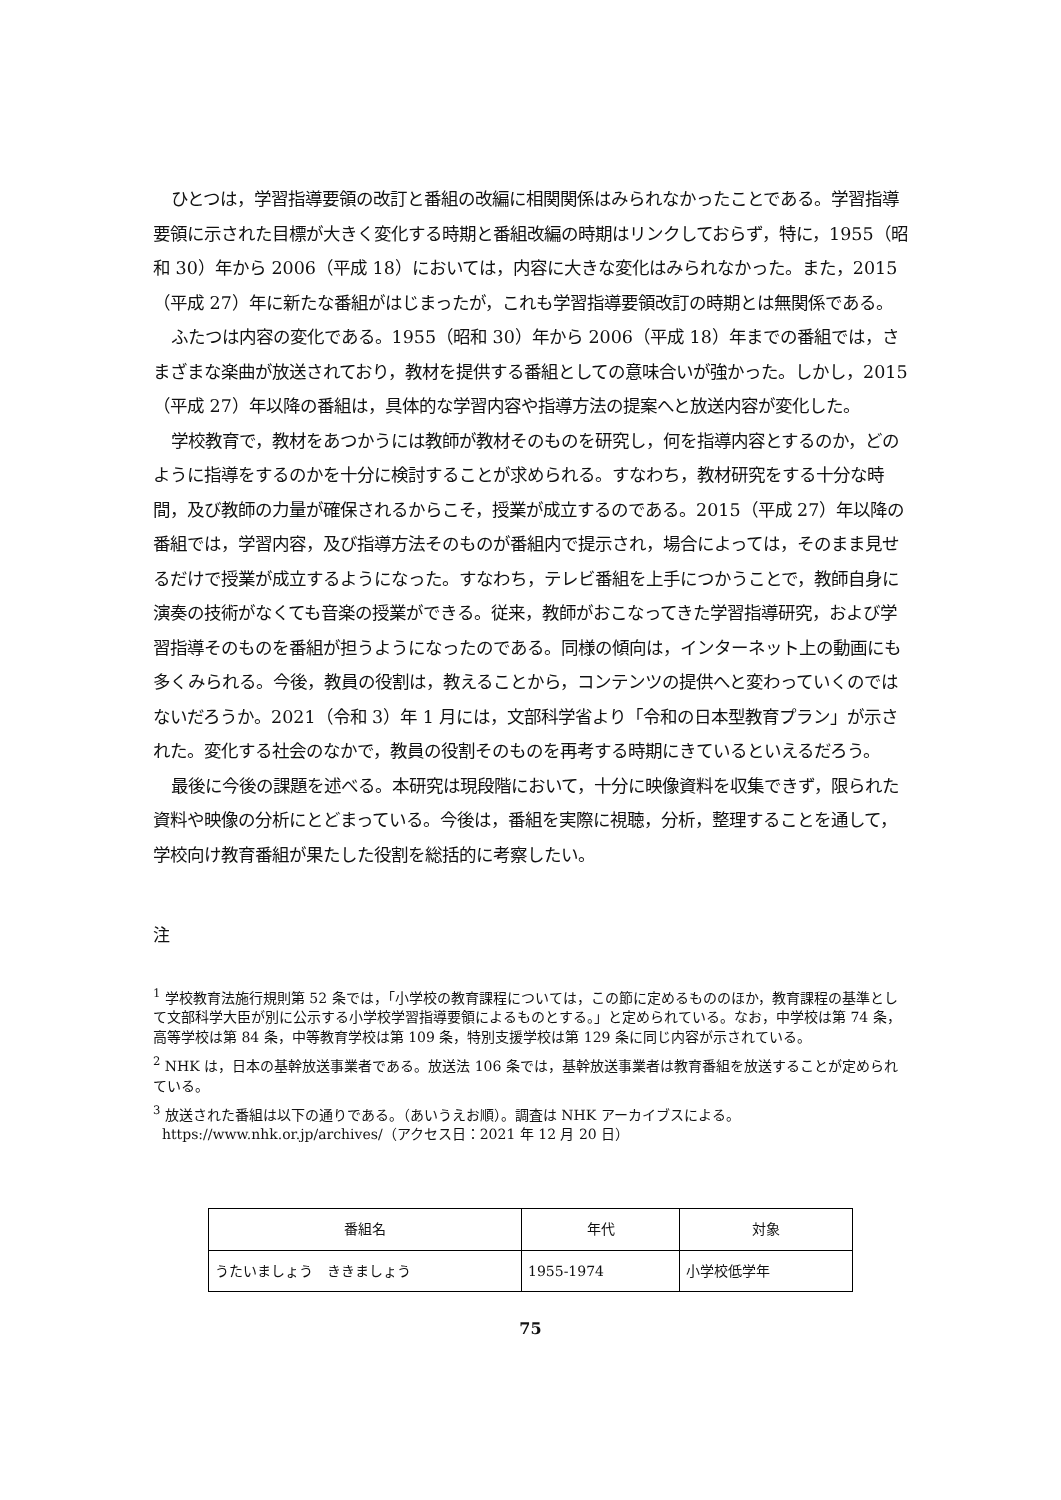ひとつは，学習指導要領の改訂と番組の改編に相関関係はみられなかったことである。学習指導要領に示された目標が大きく変化する時期と番組改編の時期はリンクしておらず，特に，1955（昭和 30）年から 2006（平成 18）においては，内容に大きな変化はみられなかった。また，2015（平成 27）年に新たな番組がはじまったが，これも学習指導要領改訂の時期とは無関係である。
ふたつは内容の変化である。1955（昭和 30）年から 2006（平成 18）年までの番組では，さまざまな楽曲が放送されており，教材を提供する番組としての意味合いが強かった。しかし，2015（平成 27）年以降の番組は，具体的な学習内容や指導方法の提案へと放送内容が変化した。
学校教育で，教材をあつかうには教師が教材そのものを研究し，何を指導内容とするのか，どのように指導をするのかを十分に検討することが求められる。すなわち，教材研究をする十分な時間，及び教師の力量が確保されるからこそ，授業が成立するのである。2015（平成 27）年以降の番組では，学習内容，及び指導方法そのものが番組内で提示され，場合によっては，そのまま見せるだけで授業が成立するようになった。すなわち，テレビ番組を上手につかうことで，教師自身に演奏の技術がなくても音楽の授業ができる。従来，教師がおこなってきた学習指導研究，および学習指導そのものを番組が担うようになったのである。同様の傾向は，インターネット上の動画にも多くみられる。今後，教員の役割は，教えることから，コンテンツの提供へと変わっていくのではないだろうか。2021（令和 3）年 1 月には，文部科学省より「令和の日本型教育プラン」が示された。変化する社会のなかで，教員の役割そのものを再考する時期にきているといえるだろう。
最後に今後の課題を述べる。本研究は現段階において，十分に映像資料を収集できず，限られた資料や映像の分析にとどまっている。今後は，番組を実際に視聴，分析，整理することを通して，学校向け教育番組が果たした役割を総括的に考察したい。
注
<sup>1</sup> 学校教育法施行規則第 52 条では，「小学校の教育課程については，この節に定めるもののほか，教育課程の基準として文部科学大臣が別に公示する小学校学習指導要領によるものとする。」と定められている。なお，中学校は第 74 条，高等学校は第 84 条，中等教育学校は第 109 条，特別支援学校は第 129 条に同じ内容が示されている。
<sup>2</sup> NHK は，日本の基幹放送事業者である。放送法 106 条では，基幹放送事業者は教育番組を放送することが定められている。
<sup>3</sup> 放送された番組は以下の通りである。（あいうえお順）。調査は NHK アーカイブスによる。
https://www.nhk.or.jp/archives/（アクセス日：2021 年 12 月 20 日）
| 番組名 | 年代 | 対象 |
| --- | --- | --- |
| うたいましょう ききましょう | 1955-1974 | 小学校低学年 |
75